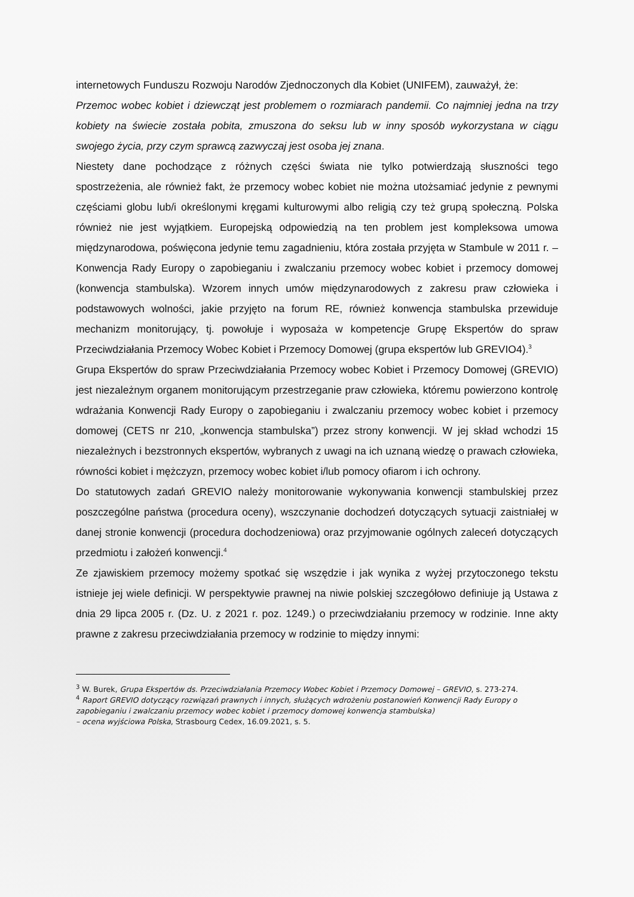internetowych Funduszu Rozwoju Narodów Zjednoczonych dla Kobiet (UNIFEM), zauważył, że:
Przemoc wobec kobiet i dziewcząt jest problemem o rozmiarach pandemii. Co najmniej jedna na trzy kobiety na świecie została pobita, zmuszona do seksu lub w inny sposób wykorzystana w ciągu swojego życia, przy czym sprawcą zazwyczaj jest osoba jej znana.
Niestety dane pochodzące z różnych części świata nie tylko potwierdzają słuszności tego spostrzeżenia, ale również fakt, że przemocy wobec kobiet nie można utożsamiać jedynie z pewnymi częściami globu lub/i określonymi kręgami kulturowymi albo religią czy też grupą społeczną. Polska również nie jest wyjątkiem. Europejską odpowiedzią na ten problem jest kompleksowa umowa międzynarodowa, poświęcona jedynie temu zagadnieniu, która została przyjęta w Stambule w 2011 r. – Konwencja Rady Europy o zapobieganiu i zwalczaniu przemocy wobec kobiet i przemocy domowej (konwencja stambulska). Wzorem innych umów międzynarodowych z zakresu praw człowieka i podstawowych wolności, jakie przyjęto na forum RE, również konwencja stambulska przewiduje mechanizm monitorujący, tj. powołuje i wyposaża w kompetencje Grupę Ekspertów do spraw Przeciwdziałania Przemocy Wobec Kobiet i Przemocy Domowej (grupa ekspertów lub GREVIO4).<sup>3</sup>
Grupa Ekspertów do spraw Przeciwdziałania Przemocy wobec Kobiet i Przemocy Domowej (GREVIO) jest niezależnym organem monitorującym przestrzeganie praw człowieka, któremu powierzono kontrolę wdrażania Konwencji Rady Europy o zapobieganiu i zwalczaniu przemocy wobec kobiet i przemocy domowej (CETS nr 210, „konwencja stambulska”) przez strony konwencji. W jej skład wchodzi 15 niezależnych i bezstronnych ekspertów, wybranych z uwagi na ich uznaną wiedzę o prawach człowieka, równości kobiet i mężczyzn, przemocy wobec kobiet i/lub pomocy ofiarom i ich ochrony.
Do statutowych zadań GREVIO należy monitorowanie wykonywania konwencji stambulskiej przez poszczególne państwa (procedura oceny), wszczynanie dochodzeń dotyczących sytuacji zaistniałej w danej stronie konwencji (procedura dochodzeniowa) oraz przyjmowanie ogólnych zaleceń dotyczących przedmiotu i założeń konwencji.<sup>4</sup>
Ze zjawiskiem przemocy możemy spotkać się wszędzie i jak wynika z wyżej przytoczonego tekstu istnieje jej wiele definicji. W perspektywie prawnej na niwie polskiej szczegółowo definiuje ją Ustawa z dnia 29 lipca 2005 r. (Dz. U. z 2021 r. poz. 1249.) o przeciwdziałaniu przemocy w rodzinie. Inne akty prawne z zakresu przeciwdziałania przemocy w rodzinie to między innymi:
<sup>3</sup> W. Burek, Grupa Ekspertów ds. Przeciwdziałania Przemocy Wobec Kobiet i Przemocy Domowej – GREVIO, s. 273-274.
<sup>4</sup> Raport GREVIO dotyczący rozwiązań prawnych i innych, służących wdrożeniu postanowień Konwencji Rady Europy o zapobieganiu i zwalczaniu przemocy wobec kobiet i przemocy domowej konwencja stambulska)
– ocena wyjściowa Polska, Strasbourg Cedex, 16.09.2021, s. 5.